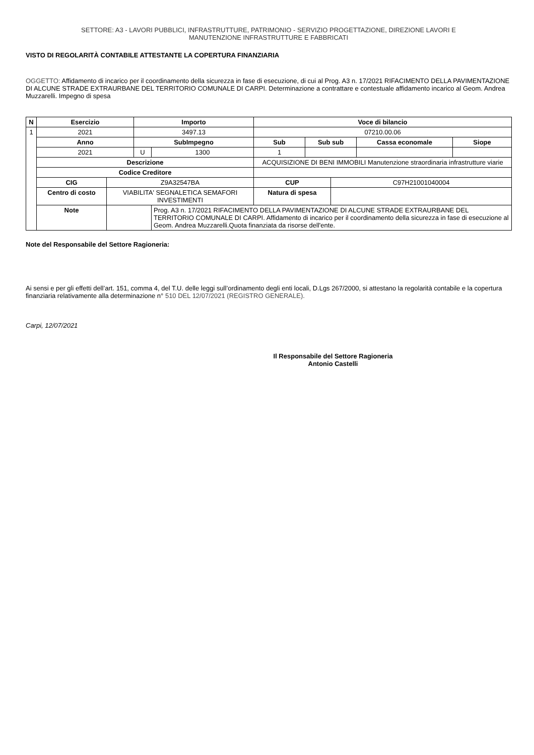SETTORE: A3 - LAVORI PUBBLICI, INFRASTRUTTURE, PATRIMONIO - SERVIZIO PROGETTAZIONE, DIREZIONE LAVORI E
MANUTENZIONE INFRASTRUTTURE E FABBRICATI
VISTO DI REGOLARITÀ CONTABILE ATTESTANTE LA COPERTURA FINANZIARIA
OGGETTO: Affidamento di incarico per il coordinamento della sicurezza in fase di esecuzione, di cui al Prog. A3 n. 17/2021 RIFACIMENTO DELLA PAVIMENTAZIONE DI ALCUNE STRADE EXTRAURBANE DEL TERRITORIO COMUNALE DI CARPI. Determinazione a contrattare e contestuale affidamento incarico al Geom. Andrea Muzzarelli. Impegno di spesa
| N | Esercizio | | Importo | | Voce di bilancio | | | | |
| --- | --- | --- | --- | --- | --- | --- | --- | --- | --- |
| 1 | 2021 | | 3497.13 | | 07210.00.06 | | | | |
| | Anno | | SubImpegno | | Sub | Sub sub | | Cassa economale | Siope |
| | 2021 | | U | 1300 | 1 | | | | |
| | Descrizione | | | | ACQUISIZIONE DI BENI IMMOBILI Manutenzione straordinaria infrastrutture viarie | | | | |
| | Codice Creditore | | | | | | | | |
| | CIG | Z9A32547BA | | | CUP | | C97H21001040004 | | |
| | Centro di costo | VIABILITA' SEGNALETICA SEMAFORI INVESTIMENTI | | | Natura di spesa | | | | |
| | Note | | | Prog. A3 n. 17/2021 RIFACIMENTO DELLA PAVIMENTAZIONE DI ALCUNE STRADE EXTRAURBANE DEL TERRITORIO COMUNALE DI CARPI. Affidamento di incarico per il coordinamento della sicurezza in fase di esecuzione al Geom. Andrea Muzzarelli.Quota finanziata da risorse dell'ente. | | | | | |
Note del Responsabile del Settore Ragioneria:
Ai sensi e per gli effetti dell’art. 151, comma 4, del T.U. delle leggi sull’ordinamento degli enti locali, D.Lgs 267/2000, si attestano la regolarità contabile e la copertura finanziaria relativamente alla determinazione n° 510 DEL 12/07/2021 (REGISTRO GENERALE).
Carpi, 12/07/2021
Il Responsabile del Settore Ragioneria
Antonio Castelli